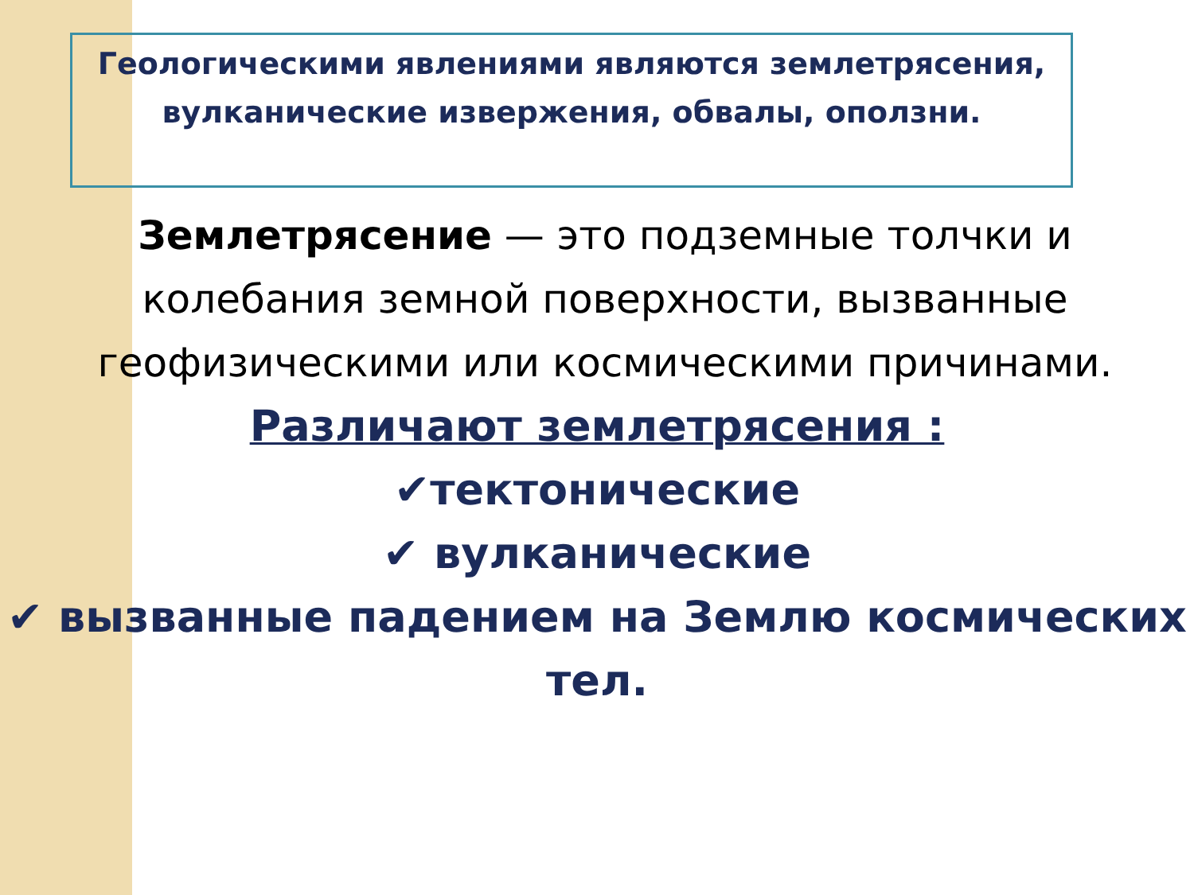Геологическими явлениями являются землетрясения, вулканические извержения, обвалы, оползни.
Землетрясение — это подземные толчки и колебания земной поверхности, вызванные геофизическими или космическими причинами.
Различают землетрясения :
✔тектонические
✔ вулканические
✔ вызванные падением на Землю космических тел.